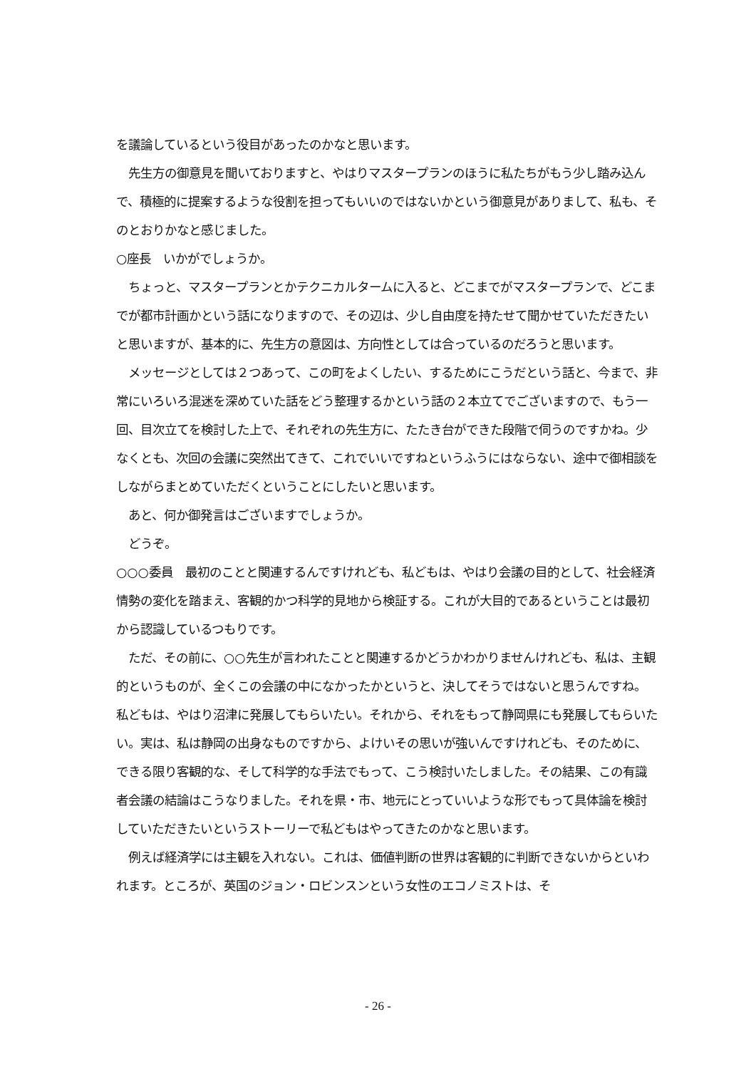を議論しているという役目があったのかなと思います。
　先生方の御意見を聞いておりますと、やはりマスタープランのほうに私たちがもう少し踏み込んで、積極的に提案するような役割を担ってもいいのではないかという御意見がありまして、私も、そのとおりかなと感じました。
○座長　いかがでしょうか。
　ちょっと、マスタープランとかテクニカルタームに入ると、どこまでがマスタープランで、どこまでが都市計画かという話になりますので、その辺は、少し自由度を持たせて聞かせていただきたいと思いますが、基本的に、先生方の意図は、方向性としては合っているのだろうと思います。
　メッセージとしては２つあって、この町をよくしたい、するためにこうだという話と、今まで、非常にいろいろ混迷を深めていた話をどう整理するかという話の２本立てでございますので、もう一回、目次立てを検討した上で、それぞれの先生方に、たたき台ができた段階で伺うのですかね。少なくとも、次回の会議に突然出てきて、これでいいですねというふうにはならない、途中で御相談をしながらまとめていただくということにしたいと思います。
　あと、何か御発言はございますでしょうか。
　どうぞ。
○○○委員　最初のことと関連するんですけれども、私どもは、やはり会議の目的として、社会経済情勢の変化を踏まえ、客観的かつ科学的見地から検証する。これが大目的であるということは最初から認識しているつもりです。
　ただ、その前に、○○先生が言われたことと関連するかどうかわかりませんけれども、私は、主観的というものが、全くこの会議の中になかったかというと、決してそうではないと思うんですね。私どもは、やはり沼津に発展してもらいたい。それから、それをもって静岡県にも発展してもらいたい。実は、私は静岡の出身なものですから、よけいその思いが強いんですけれども、そのために、できる限り客観的な、そして科学的な手法でもって、こう検討いたしました。その結果、この有識者会議の結論はこうなりました。それを県・市、地元にとっていいような形でもって具体論を検討していただきたいというストーリーで私どもはやってきたのかなと思います。
　例えば経済学には主観を入れない。これは、価値判断の世界は客観的に判断できないからといわれます。ところが、英国のジョン・ロビンスンという女性のエコノミストは、そ
- 26 -